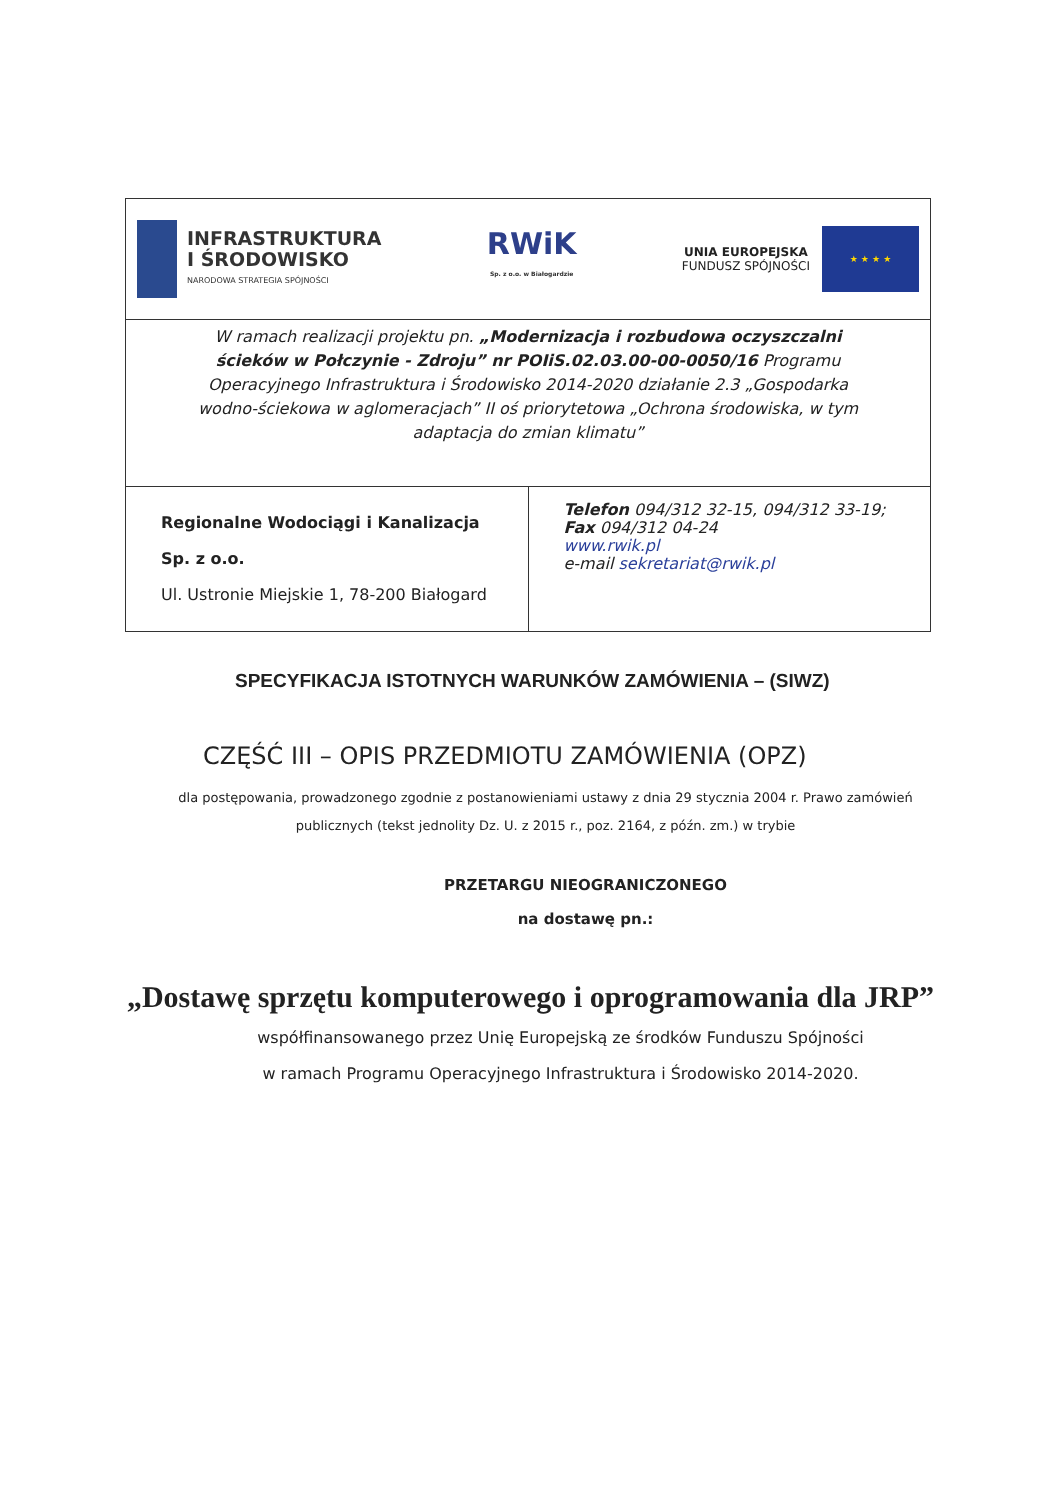| INFRASTRUKTURA I ŚRODOWISKO NARODOWA STRATEGIA SPÓJNOŚCI RWiK Sp. z o.o. w Białogardzie UNIA EUROPEJSKA FUNDUSZ SPÓJNOŚCI ★ ★ ★ ★ | |
| W ramach realizacji projektu pn. „Modernizacja i rozbudowa oczyszczalni ścieków w Połczynie - Zdroju” nr POIiS.02.03.00-00-0050/16 Programu Operacyjnego Infrastruktura i Środowisko 2014-2020 działanie 2.3 „Gospodarka wodno-ściekowa w aglomeracjach” II oś priorytetowa „Ochrona środowiska, w tym adaptacja do zmian klimatu” | |
| Regionalne Wodociągi i Kanalizacja Sp. z o.o. Ul. Ustronie Miejskie 1, 78-200 Białogard | Telefon 094/312 32-15, 094/312 33-19; Fax 094/312 04-24 www.rwik.pl e-mail sekretariat@rwik.pl |
SPECYFIKACJA ISTOTNYCH WARUNKÓW ZAMÓWIENIA – (SIWZ)
CZĘŚĆ III – OPIS PRZEDMIOTU ZAMÓWIENIA (OPZ)
dla postępowania, prowadzonego zgodnie z postanowieniami ustawy z dnia 29 stycznia 2004 r. Prawo zamówień publicznych (tekst jednolity Dz. U. z 2015 r., poz. 2164, z późn. zm.) w trybie
PRZETARGU NIEOGRANICZONEGO
na dostawę pn.:
„Dostawę sprzętu komputerowego i oprogramowania dla JRP”
współfinansowanego przez Unię Europejską ze środków Funduszu Spójności
w ramach Programu Operacyjnego Infrastruktura i Środowisko 2014-2020.